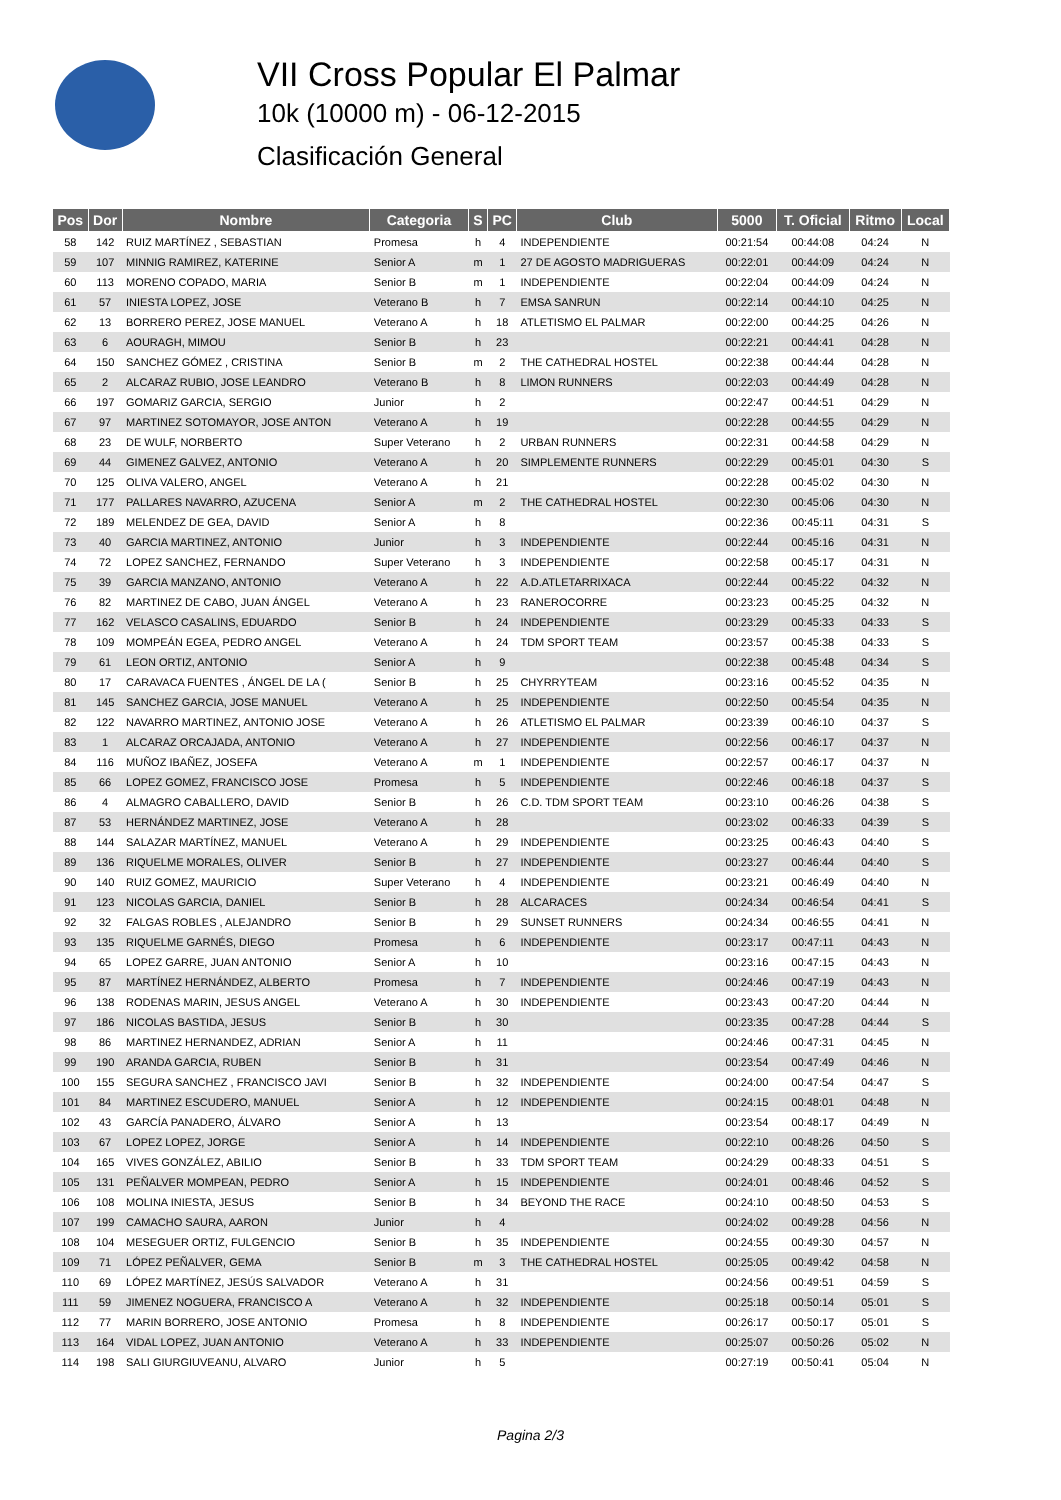VII Cross Popular El Palmar
10k (10000 m) - 06-12-2015
Clasificación General
| Pos | Dor | Nombre | Categoria | S | PC | Club | 5000 | T. Oficial | Ritmo | Local |
| --- | --- | --- | --- | --- | --- | --- | --- | --- | --- | --- |
| 58 | 142 | RUIZ MARTÍNEZ , SEBASTIAN | Promesa | h | 4 | INDEPENDIENTE | 00:21:54 | 00:44:08 | 04:24 | N |
| 59 | 107 | MINNIG RAMIREZ, KATERINE | Senior A | m | 1 | 27 DE AGOSTO MADRIGUERAS | 00:22:01 | 00:44:09 | 04:24 | N |
| 60 | 113 | MORENO COPADO, MARIA | Senior B | m | 1 | INDEPENDIENTE | 00:22:04 | 00:44:09 | 04:24 | N |
| 61 | 57 | INIESTA LOPEZ, JOSE | Veterano B | h | 7 | EMSA SANRUN | 00:22:14 | 00:44:10 | 04:25 | N |
| 62 | 13 | BORRERO PEREZ, JOSE MANUEL | Veterano A | h | 18 | ATLETISMO EL PALMAR | 00:22:00 | 00:44:25 | 04:26 | N |
| 63 | 6 | AOURAGH, MIMOU | Senior B | h | 23 | | 00:22:21 | 00:44:41 | 04:28 | N |
| 64 | 150 | SANCHEZ GÓMEZ , CRISTINA | Senior B | m | 2 | THE CATHEDRAL HOSTEL | 00:22:38 | 00:44:44 | 04:28 | N |
| 65 | 2 | ALCARAZ RUBIO, JOSE LEANDRO | Veterano B | h | 8 | LIMON RUNNERS | 00:22:03 | 00:44:49 | 04:28 | N |
| 66 | 197 | GOMARIZ GARCIA, SERGIO | Junior | h | 2 | | 00:22:47 | 00:44:51 | 04:29 | N |
| 67 | 97 | MARTINEZ SOTOMAYOR, JOSE ANTON | Veterano A | h | 19 | | 00:22:28 | 00:44:55 | 04:29 | N |
| 68 | 23 | DE WULF, NORBERTO | Super Veterano | h | 2 | URBAN RUNNERS | 00:22:31 | 00:44:58 | 04:29 | N |
| 69 | 44 | GIMENEZ GALVEZ, ANTONIO | Veterano A | h | 20 | SIMPLEMENTE RUNNERS | 00:22:29 | 00:45:01 | 04:30 | S |
| 70 | 125 | OLIVA VALERO, ANGEL | Veterano A | h | 21 | | 00:22:28 | 00:45:02 | 04:30 | N |
| 71 | 177 | PALLARES NAVARRO, AZUCENA | Senior A | m | 2 | THE CATHEDRAL HOSTEL | 00:22:30 | 00:45:06 | 04:30 | N |
| 72 | 189 | MELENDEZ DE GEA, DAVID | Senior A | h | 8 | | 00:22:36 | 00:45:11 | 04:31 | S |
| 73 | 40 | GARCIA MARTINEZ, ANTONIO | Junior | h | 3 | INDEPENDIENTE | 00:22:44 | 00:45:16 | 04:31 | N |
| 74 | 72 | LOPEZ SANCHEZ, FERNANDO | Super Veterano | h | 3 | INDEPENDIENTE | 00:22:58 | 00:45:17 | 04:31 | N |
| 75 | 39 | GARCIA MANZANO, ANTONIO | Veterano A | h | 22 | A.D.ATLETARRIXACA | 00:22:44 | 00:45:22 | 04:32 | N |
| 76 | 82 | MARTINEZ DE CABO, JUAN ÁNGEL | Veterano A | h | 23 | RANEROCORRE | 00:23:23 | 00:45:25 | 04:32 | N |
| 77 | 162 | VELASCO CASALINS, EDUARDO | Senior B | h | 24 | INDEPENDIENTE | 00:23:29 | 00:45:33 | 04:33 | S |
| 78 | 109 | MOMPEÁN EGEA, PEDRO ANGEL | Veterano A | h | 24 | TDM SPORT TEAM | 00:23:57 | 00:45:38 | 04:33 | S |
| 79 | 61 | LEON ORTIZ, ANTONIO | Senior A | h | 9 | | 00:22:38 | 00:45:48 | 04:34 | S |
| 80 | 17 | CARAVACA FUENTES , ÁNGEL DE LA ( | Senior B | h | 25 | CHYRRYTEAM | 00:23:16 | 00:45:52 | 04:35 | N |
| 81 | 145 | SANCHEZ GARCIA, JOSE MANUEL | Veterano A | h | 25 | INDEPENDIENTE | 00:22:50 | 00:45:54 | 04:35 | N |
| 82 | 122 | NAVARRO MARTINEZ, ANTONIO JOSE | Veterano A | h | 26 | ATLETISMO EL PALMAR | 00:23:39 | 00:46:10 | 04:37 | S |
| 83 | 1 | ALCARAZ ORCAJADA, ANTONIO | Veterano A | h | 27 | INDEPENDIENTE | 00:22:56 | 00:46:17 | 04:37 | N |
| 84 | 116 | MUÑOZ IBAÑEZ, JOSEFA | Veterano A | m | 1 | INDEPENDIENTE | 00:22:57 | 00:46:17 | 04:37 | N |
| 85 | 66 | LOPEZ GOMEZ, FRANCISCO JOSE | Promesa | h | 5 | INDEPENDIENTE | 00:22:46 | 00:46:18 | 04:37 | S |
| 86 | 4 | ALMAGRO CABALLERO, DAVID | Senior B | h | 26 | C.D. TDM SPORT TEAM | 00:23:10 | 00:46:26 | 04:38 | S |
| 87 | 53 | HERNÁNDEZ MARTINEZ, JOSE | Veterano A | h | 28 | | 00:23:02 | 00:46:33 | 04:39 | S |
| 88 | 144 | SALAZAR MARTÍNEZ, MANUEL | Veterano A | h | 29 | INDEPENDIENTE | 00:23:25 | 00:46:43 | 04:40 | S |
| 89 | 136 | RIQUELME MORALES, OLIVER | Senior B | h | 27 | INDEPENDIENTE | 00:23:27 | 00:46:44 | 04:40 | S |
| 90 | 140 | RUIZ GOMEZ, MAURICIO | Super Veterano | h | 4 | INDEPENDIENTE | 00:23:21 | 00:46:49 | 04:40 | N |
| 91 | 123 | NICOLAS GARCIA, DANIEL | Senior B | h | 28 | ALCARACES | 00:24:34 | 00:46:54 | 04:41 | S |
| 92 | 32 | FALGAS ROBLES , ALEJANDRO | Senior B | h | 29 | SUNSET RUNNERS | 00:24:34 | 00:46:55 | 04:41 | N |
| 93 | 135 | RIQUELME GARNÉS, DIEGO | Promesa | h | 6 | INDEPENDIENTE | 00:23:17 | 00:47:11 | 04:43 | N |
| 94 | 65 | LOPEZ GARRE, JUAN ANTONIO | Senior A | h | 10 | | 00:23:16 | 00:47:15 | 04:43 | N |
| 95 | 87 | MARTÍNEZ HERNÁNDEZ, ALBERTO | Promesa | h | 7 | INDEPENDIENTE | 00:24:46 | 00:47:19 | 04:43 | N |
| 96 | 138 | RODENAS MARIN, JESUS ANGEL | Veterano A | h | 30 | INDEPENDIENTE | 00:23:43 | 00:47:20 | 04:44 | N |
| 97 | 186 | NICOLAS BASTIDA, JESUS | Senior B | h | 30 | | 00:23:35 | 00:47:28 | 04:44 | S |
| 98 | 86 | MARTINEZ HERNANDEZ, ADRIAN | Senior A | h | 11 | | 00:24:46 | 00:47:31 | 04:45 | N |
| 99 | 190 | ARANDA GARCIA, RUBEN | Senior B | h | 31 | | 00:23:54 | 00:47:49 | 04:46 | N |
| 100 | 155 | SEGURA SANCHEZ , FRANCISCO JAVI | Senior B | h | 32 | INDEPENDIENTE | 00:24:00 | 00:47:54 | 04:47 | S |
| 101 | 84 | MARTINEZ ESCUDERO, MANUEL | Senior A | h | 12 | INDEPENDIENTE | 00:24:15 | 00:48:01 | 04:48 | N |
| 102 | 43 | GARCÍA PANADERO, ÁLVARO | Senior A | h | 13 | | 00:23:54 | 00:48:17 | 04:49 | N |
| 103 | 67 | LOPEZ LOPEZ, JORGE | Senior A | h | 14 | INDEPENDIENTE | 00:22:10 | 00:48:26 | 04:50 | S |
| 104 | 165 | VIVES GONZÁLEZ, ABILIO | Senior B | h | 33 | TDM SPORT TEAM | 00:24:29 | 00:48:33 | 04:51 | S |
| 105 | 131 | PEÑALVER MOMPEAN, PEDRO | Senior A | h | 15 | INDEPENDIENTE | 00:24:01 | 00:48:46 | 04:52 | S |
| 106 | 108 | MOLINA INIESTA, JESUS | Senior B | h | 34 | BEYOND THE RACE | 00:24:10 | 00:48:50 | 04:53 | S |
| 107 | 199 | CAMACHO SAURA, AARON | Junior | h | 4 | | 00:24:02 | 00:49:28 | 04:56 | N |
| 108 | 104 | MESEGUER ORTIZ, FULGENCIO | Senior B | h | 35 | INDEPENDIENTE | 00:24:55 | 00:49:30 | 04:57 | N |
| 109 | 71 | LÓPEZ PEÑALVER, GEMA | Senior B | m | 3 | THE CATHEDRAL HOSTEL | 00:25:05 | 00:49:42 | 04:58 | N |
| 110 | 69 | LÓPEZ MARTÍNEZ, JESÚS SALVADOR | Veterano A | h | 31 | | 00:24:56 | 00:49:51 | 04:59 | S |
| 111 | 59 | JIMENEZ NOGUERA, FRANCISCO A | Veterano A | h | 32 | INDEPENDIENTE | 00:25:18 | 00:50:14 | 05:01 | S |
| 112 | 77 | MARIN BORRERO, JOSE ANTONIO | Promesa | h | 8 | INDEPENDIENTE | 00:26:17 | 00:50:17 | 05:01 | S |
| 113 | 164 | VIDAL LOPEZ, JUAN ANTONIO | Veterano A | h | 33 | INDEPENDIENTE | 00:25:07 | 00:50:26 | 05:02 | N |
| 114 | 198 | SALI GIURGIUVEANU, ALVARO | Junior | h | 5 | | 00:27:19 | 00:50:41 | 05:04 | N |
Pagina 2/3